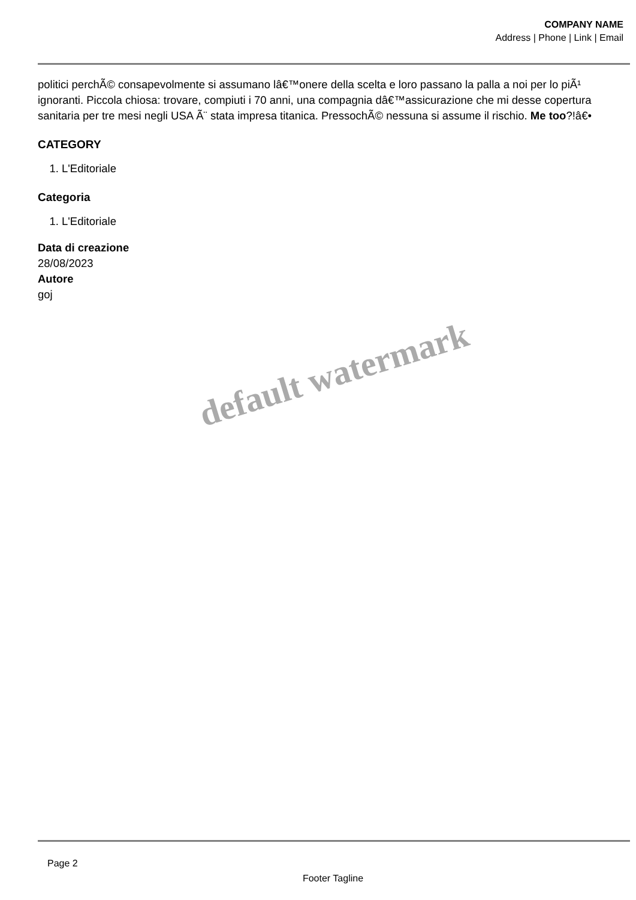COMPANY NAME
Address | Phone | Link | Email
politici perchÃ© consapevolmente si assumano lâ€™onere della scelta e loro passano la palla a noi per lo piÃ¹ ignoranti. Piccola chiosa: trovare, compiuti i 70 anni, una compagnia dâ€™assicurazione che mi desse copertura sanitaria per tre mesi negli USA Ã¨ stata impresa titanica. PressochÃ© nessuna si assume il rischio. Me too?!â€•
CATEGORY
1. L'Editoriale
Categoria
1. L'Editoriale
Data di creazione
28/08/2023
Autore
goj
default watermark
Page 2
Footer Tagline